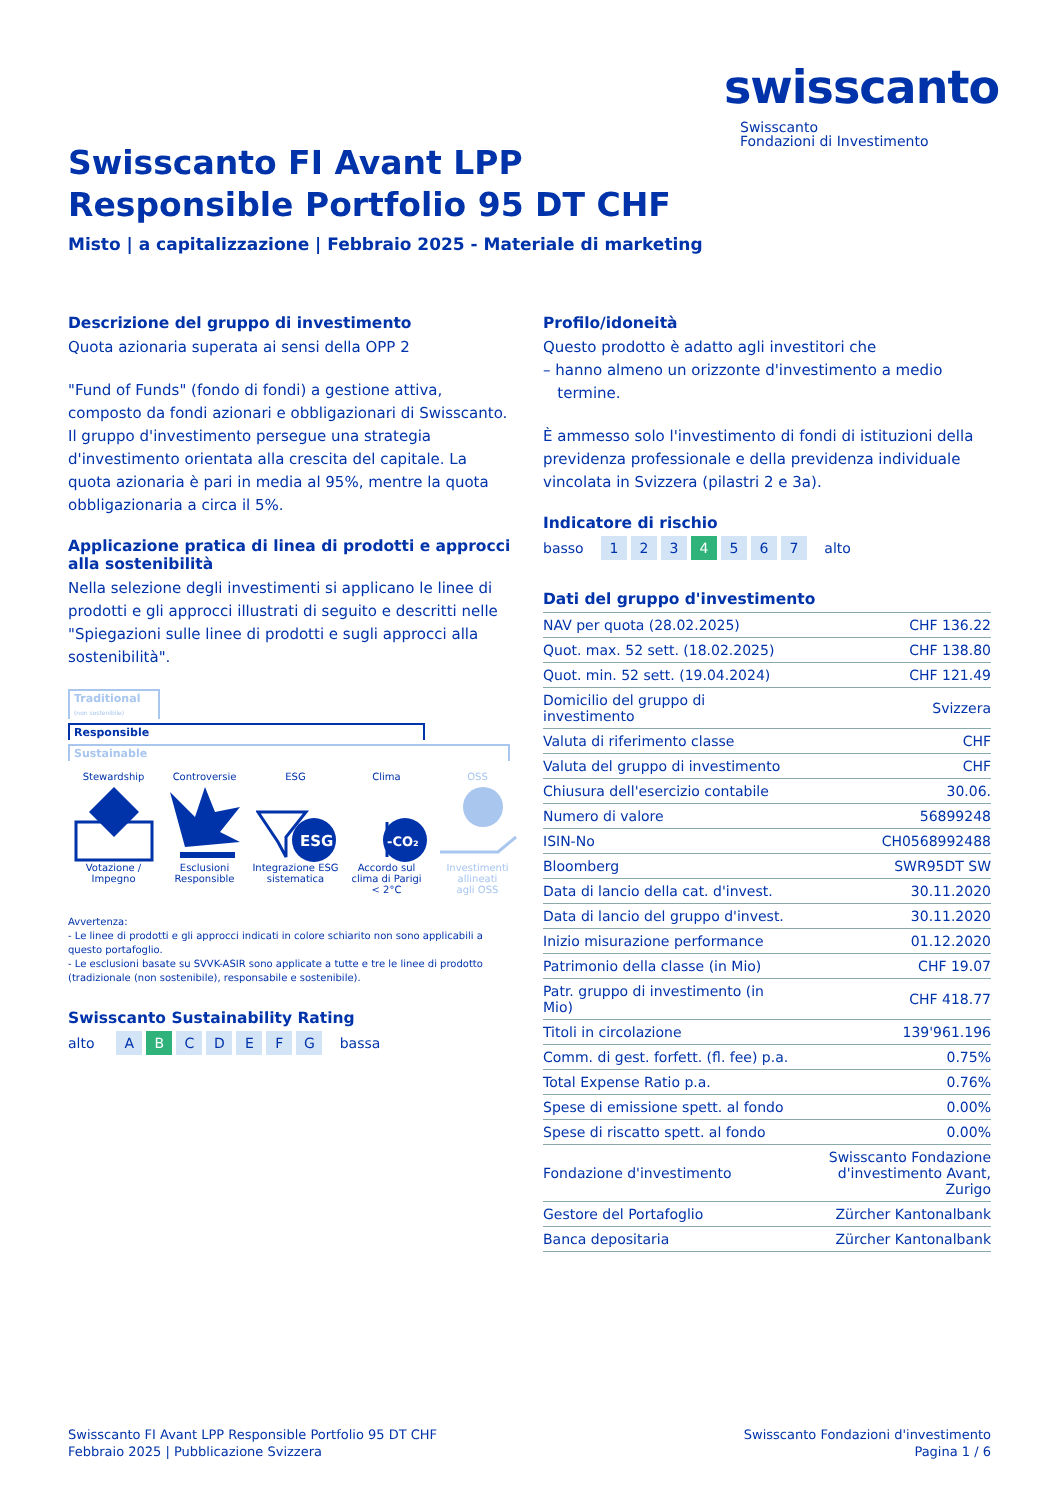swisscanto
Swisscanto
Fondazioni di Investimento
Swisscanto FI Avant LPP
Responsible Portfolio 95 DT CHF
Misto | a capitalizzazione | Febbraio 2025 - Materiale di marketing
Descrizione del gruppo di investimento
Quota azionaria superata ai sensi della OPP 2
"Fund of Funds" (fondo di fondi) a gestione attiva, composto da fondi azionari e obbligazionari di Swisscanto. Il gruppo d'investimento persegue una strategia d'investimento orientata alla crescita del capitale. La quota azionaria è pari in media al 95%, mentre la quota obbligazionaria a circa il 5%.
Applicazione pratica di linea di prodotti e approcci alla sostenibilità
Nella selezione degli investimenti si applicano le linee di prodotti e gli approcci illustrati di seguito e descritti nelle "Spiegazioni sulle linee di prodotti e sugli approcci alla sostenibilità".
Traditional (non sostenibile)
Responsible
Sustainable
Stewardship
Votazione /
Impegno
Controversie
Esclusioni
Responsible
ESG
ESG
Integrazione ESG
sistematica
Clima
-CO₂
Accordo sul
clima di Parigi
< 2°C
OSS
Investimenti
allineati
agli OSS
Avvertenza:
- Le linee di prodotti e gli approcci indicati in colore schiarito non sono applicabili a questo portafoglio.
- Le esclusioni basate su SVVK-ASIR sono applicate a tutte e tre le linee di prodotto (tradizionale (non sostenibile), responsabile e sostenibile).
Swisscanto Sustainability Rating
alto A B CDEFG bassa
Profilo/idoneità
Questo prodotto è adatto agli investitori che
– hanno almeno un orizzonte d'investimento a medio
termine.
È ammesso solo l'investimento di fondi di istituzioni della previdenza professionale e della previdenza individuale vincolata in Svizzera (pilastri 2 e 3a).
Indicatore di rischio
basso 1 2 3 4 5 6 7 alto
Dati del gruppo d'investimento
| NAV per quota (28.02.2025) | CHF 136.22 |
| Quot. max. 52 sett. (18.02.2025) | CHF 138.80 |
| Quot. min. 52 sett. (19.04.2024) | CHF 121.49 |
| Domicilio del gruppo di investimento | Svizzera |
| Valuta di riferimento classe | CHF |
| Valuta del gruppo di investimento | CHF |
| Chiusura dell'esercizio contabile | 30.06. |
| Numero di valore | 56899248 |
| ISIN-No | CH0568992488 |
| Bloomberg | SWR95DT SW |
| Data di lancio della cat. d'invest. | 30.11.2020 |
| Data di lancio del gruppo d'invest. | 30.11.2020 |
| Inizio misurazione performance | 01.12.2020 |
| Patrimonio della classe (in Mio) | CHF 19.07 |
| Patr. gruppo di investimento (in Mio) | CHF 418.77 |
| Titoli in circolazione | 139'961.196 |
| Comm. di gest. forfett. (fl. fee) p.a. | 0.75% |
| Total Expense Ratio p.a. | 0.76% |
| Spese di emissione spett. al fondo | 0.00% |
| Spese di riscatto spett. al fondo | 0.00% |
| Fondazione d'investimento | Swisscanto Fondazione d'investimento Avant, Zurigo |
| Gestore del Portafoglio | Zürcher Kantonalbank |
| Banca depositaria | Zürcher Kantonalbank |
Swisscanto FI Avant LPP Responsible Portfolio 95 DT CHF
Febbraio 2025 | Pubblicazione Svizzera
Swisscanto Fondazioni d'investimento
Pagina 1 / 6